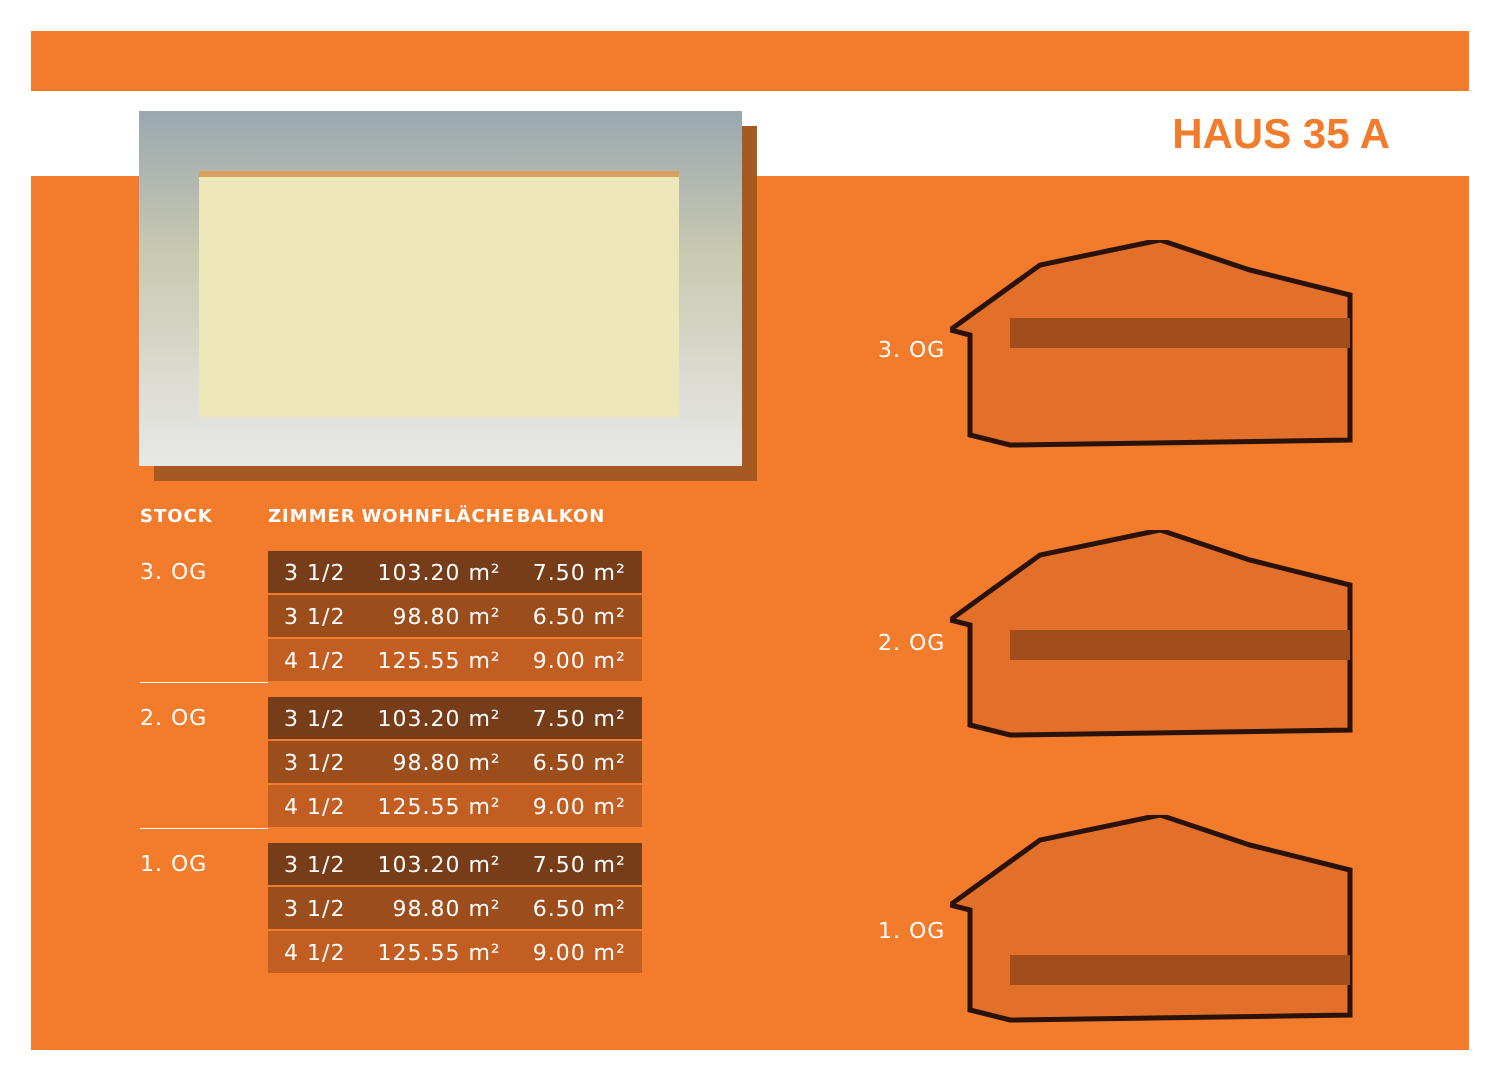HAUS 35 A
| STOCK | ZIMMER | WOHNFLÄCHE | BALKON |
| --- | --- | --- | --- |
| 3. OG | 3 1/2 | 103.20 m² | 7.50 m² |
| | 3 1/2 | 98.80 m² | 6.50 m² |
| | 4 1/2 | 125.55 m² | 9.00 m² |
| 2. OG | 3 1/2 | 103.20 m² | 7.50 m² |
| | 3 1/2 | 98.80 m² | 6.50 m² |
| | 4 1/2 | 125.55 m² | 9.00 m² |
| 1. OG | 3 1/2 | 103.20 m² | 7.50 m² |
| | 3 1/2 | 98.80 m² | 6.50 m² |
| | 4 1/2 | 125.55 m² | 9.00 m² |
3. OG
2. OG
1. OG